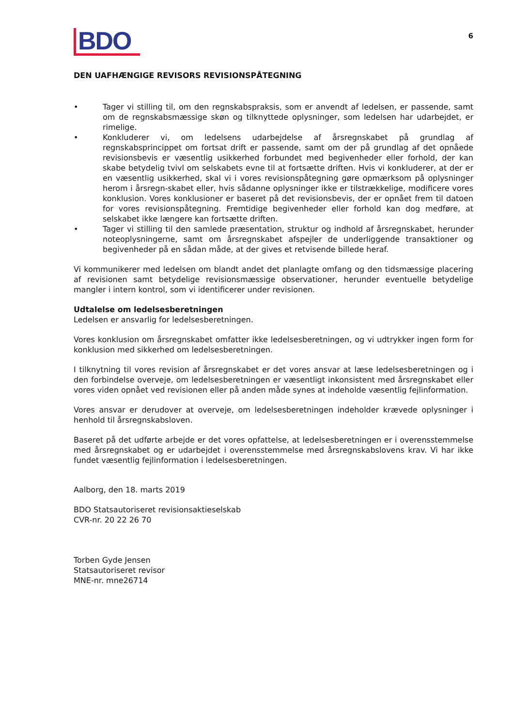BDO
6
DEN UAFHÆNGIGE REVISORS REVISIONSPÅTEGNING
• Tager vi stilling til, om den regnskabspraksis, som er anvendt af ledelsen, er passende, samt om de regnskabsmæssige skøn og tilknyttede oplysninger, som ledelsen har udarbejdet, er rimelige.
• Konkluderer vi, om ledelsens udarbejdelse af årsregnskabet på grundlag af regnskabsprincippet om fortsat drift er passende, samt om der på grundlag af det opnåede revisionsbevis er væsentlig usikkerhed forbundet med begivenheder eller forhold, der kan skabe betydelig tvivl om selskabets evne til at fortsætte driften. Hvis vi konkluderer, at der er en væsentlig usikkerhed, skal vi i vores revisionspåtegning gøre opmærksom på oplysninger herom i årsregn-skabet eller, hvis sådanne oplysninger ikke er tilstrækkelige, modificere vores konklusion. Vores konklusioner er baseret på det revisionsbevis, der er opnået frem til datoen for vores revisionspåtegning. Fremtidige begivenheder eller forhold kan dog medføre, at selskabet ikke længere kan fortsætte driften.
• Tager vi stilling til den samlede præsentation, struktur og indhold af årsregnskabet, herunder noteoplysningerne, samt om årsregnskabet afspejler de underliggende transaktioner og begivenheder på en sådan måde, at der gives et retvisende billede heraf.
Vi kommunikerer med ledelsen om blandt andet det planlagte omfang og den tidsmæssige placering af revisionen samt betydelige revisionsmæssige observationer, herunder eventuelle betydelige mangler i intern kontrol, som vi identificerer under revisionen.
Udtalelse om ledelsesberetningen
Ledelsen er ansvarlig for ledelsesberetningen.
Vores konklusion om årsregnskabet omfatter ikke ledelsesberetningen, og vi udtrykker ingen form for konklusion med sikkerhed om ledelsesberetningen.
I tilknytning til vores revision af årsregnskabet er det vores ansvar at læse ledelsesberetningen og i den forbindelse overveje, om ledelsesberetningen er væsentligt inkonsistent med årsregnskabet eller vores viden opnået ved revisionen eller på anden måde synes at indeholde væsentlig fejlinformation.
Vores ansvar er derudover at overveje, om ledelsesberetningen indeholder krævede oplysninger i henhold til årsregnskabsloven.
Baseret på det udførte arbejde er det vores opfattelse, at ledelsesberetningen er i overensstemmelse med årsregnskabet og er udarbejdet i overensstemmelse med årsregnskabslovens krav. Vi har ikke fundet væsentlig fejlinformation i ledelsesberetningen.
Aalborg, den 18. marts 2019
BDO Statsautoriseret revisionsaktieselskab
CVR-nr. 20 22 26 70
Torben Gyde Jensen
Statsautoriseret revisor
MNE-nr. mne26714